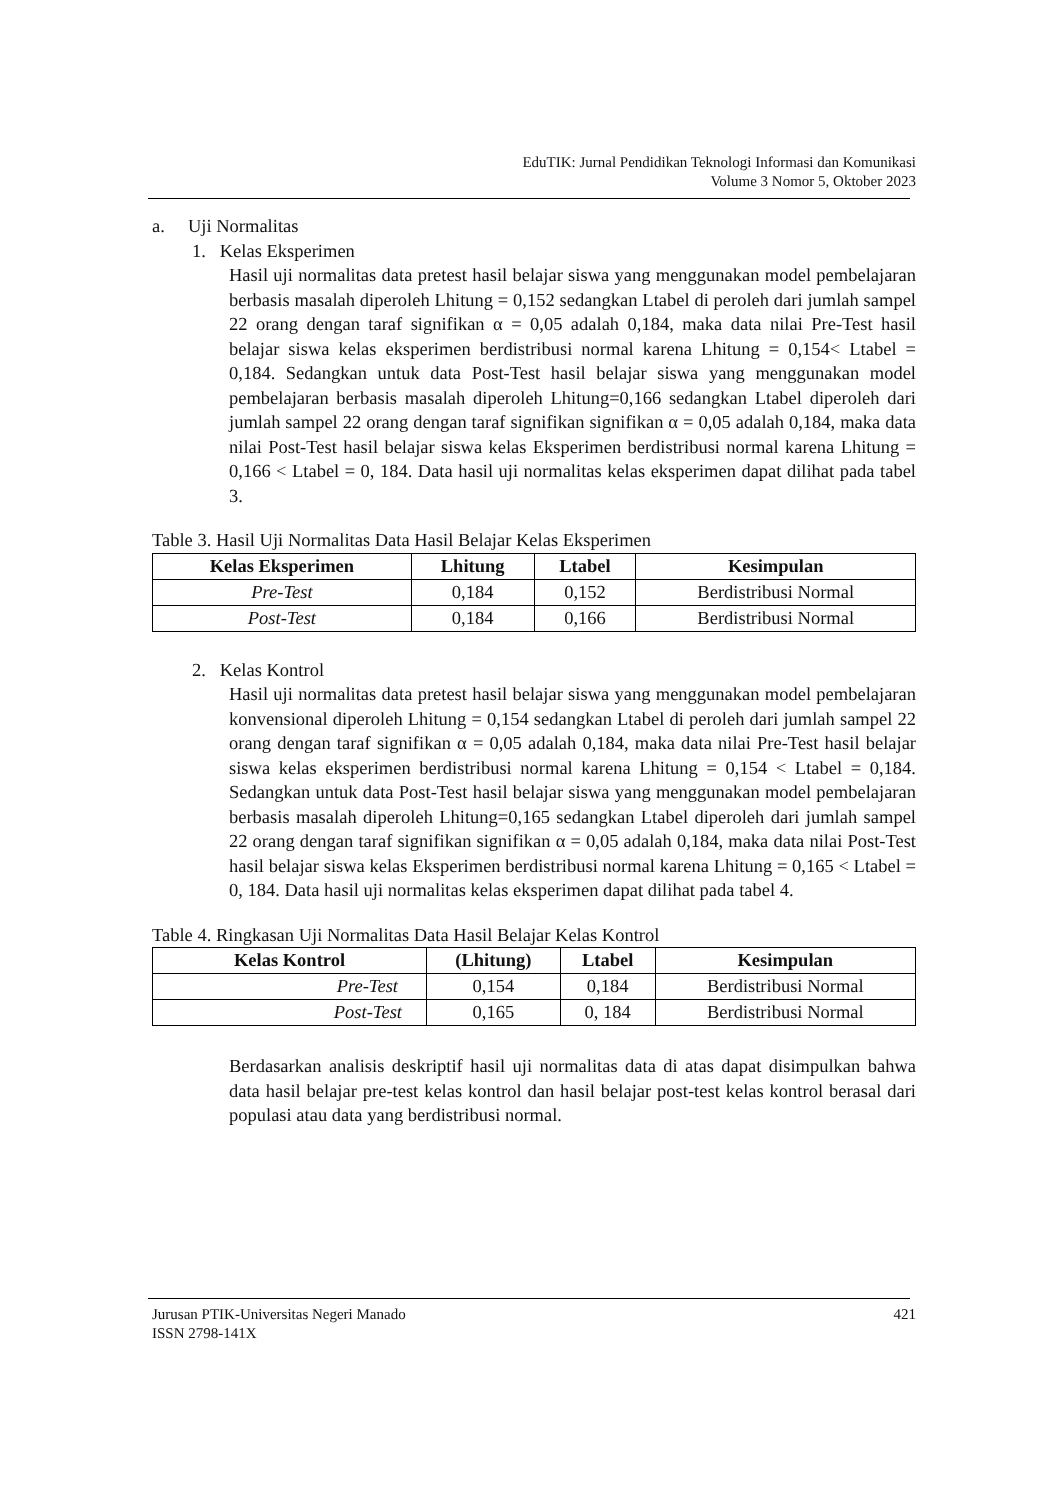EduTIK: Jurnal Pendidikan Teknologi Informasi dan Komunikasi
Volume 3 Nomor 5, Oktober 2023
a. Uji Normalitas
1. Kelas Eksperimen
Hasil uji normalitas data pretest hasil belajar siswa yang menggunakan model pembelajaran berbasis masalah diperoleh Lhitung = 0,152 sedangkan Ltabel di peroleh dari jumlah sampel 22 orang dengan taraf signifikan α = 0,05 adalah 0,184, maka data nilai Pre-Test hasil belajar siswa kelas eksperimen berdistribusi normal karena Lhitung = 0,154< Ltabel = 0,184. Sedangkan untuk data Post-Test hasil belajar siswa yang menggunakan model pembelajaran berbasis masalah diperoleh Lhitung=0,166 sedangkan Ltabel diperoleh dari jumlah sampel 22 orang dengan taraf signifikan signifikan α = 0,05 adalah 0,184, maka data nilai Post-Test hasil belajar siswa kelas Eksperimen berdistribusi normal karena Lhitung = 0,166 < Ltabel = 0, 184. Data hasil uji normalitas kelas eksperimen dapat dilihat pada tabel 3.
Table 3. Hasil Uji Normalitas Data Hasil Belajar Kelas Eksperimen
| Kelas Eksperimen | Lhitung | Ltabel | Kesimpulan |
| --- | --- | --- | --- |
| Pre-Test | 0,184 | 0,152 | Berdistribusi Normal |
| Post-Test | 0,184 | 0,166 | Berdistribusi Normal |
2. Kelas Kontrol
Hasil uji normalitas data pretest hasil belajar siswa yang menggunakan model pembelajaran konvensional diperoleh Lhitung = 0,154 sedangkan Ltabel di peroleh dari jumlah sampel 22 orang dengan taraf signifikan α = 0,05 adalah 0,184, maka data nilai Pre-Test hasil belajar siswa kelas eksperimen berdistribusi normal karena Lhitung = 0,154 < Ltabel = 0,184. Sedangkan untuk data Post-Test hasil belajar siswa yang menggunakan model pembelajaran berbasis masalah diperoleh Lhitung=0,165 sedangkan Ltabel diperoleh dari jumlah sampel 22 orang dengan taraf signifikan signifikan α = 0,05 adalah 0,184, maka data nilai Post-Test hasil belajar siswa kelas Eksperimen berdistribusi normal karena Lhitung = 0,165 < Ltabel = 0, 184. Data hasil uji normalitas kelas eksperimen dapat dilihat pada tabel 4.
Table 4. Ringkasan Uji Normalitas Data Hasil Belajar Kelas Kontrol
| Kelas Kontrol | (Lhitung) | Ltabel | Kesimpulan |
| --- | --- | --- | --- |
| Pre-Test | 0,154 | 0,184 | Berdistribusi Normal |
| Post-Test | 0,165 | 0, 184 | Berdistribusi Normal |
Berdasarkan analisis deskriptif hasil uji normalitas data di atas dapat disimpulkan bahwa data hasil belajar pre-test kelas kontrol dan hasil belajar post-test kelas kontrol berasal dari populasi atau data yang berdistribusi normal.
Jurusan PTIK-Universitas Negeri Manado 421
ISSN 2798-141X